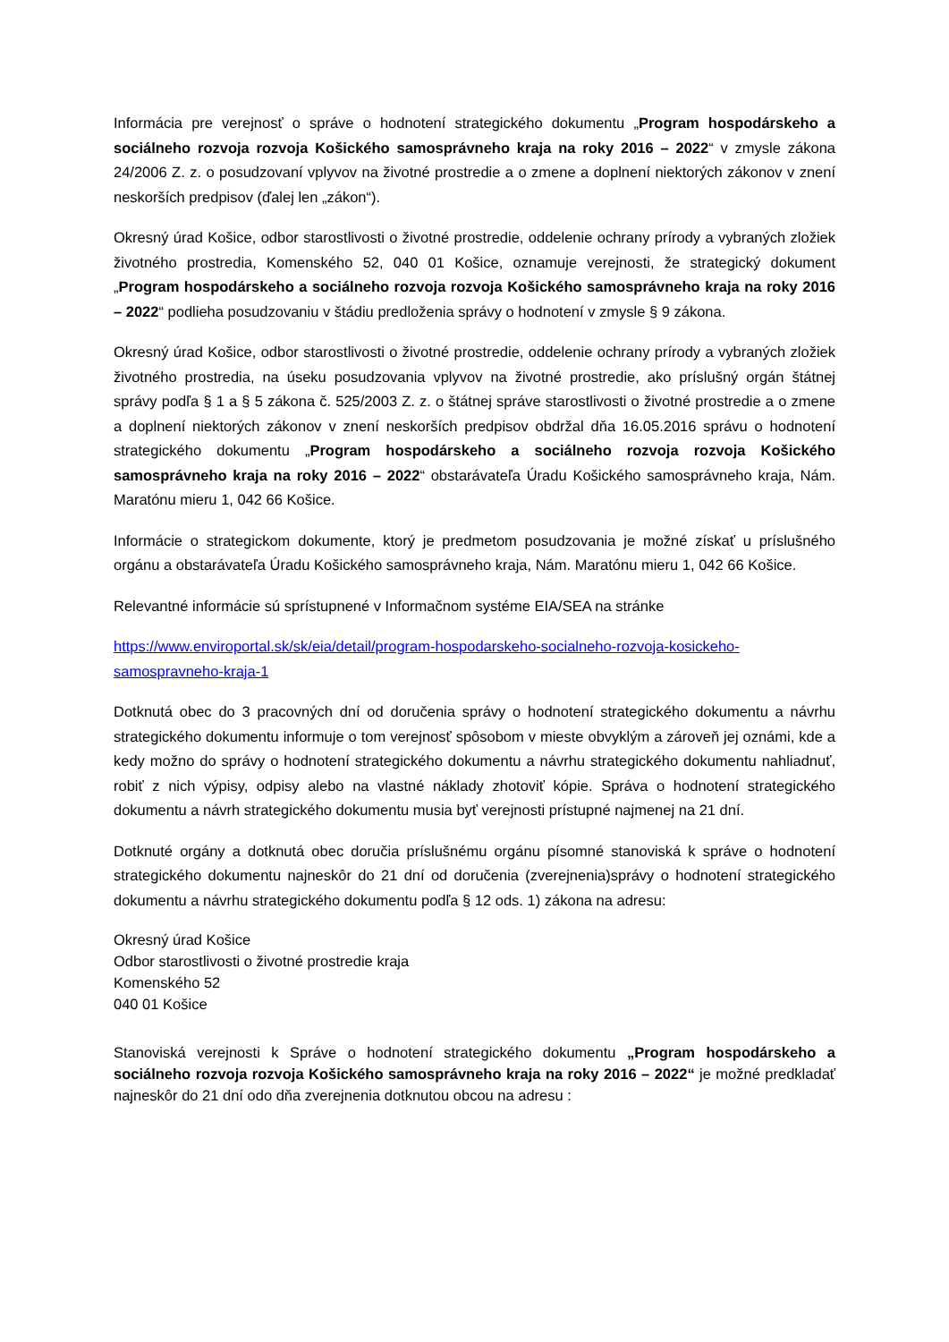Informácia pre verejnosť o správe o hodnotení strategického dokumentu „Program hospodárskeho a sociálneho rozvoja rozvoja Košického samosprávneho kraja na roky 2016 – 2022“ v zmysle zákona 24/2006 Z. z. o posudzovaní vplyvov na životné prostredie a o zmene a doplnení niektorých zákonov v znení neskorších predpisov (ďalej len „zákon“).
Okresný úrad Košice, odbor starostlivosti o životné prostredie, oddelenie ochrany prírody a vybraných zložiek životného prostredia, Komenského 52, 040 01 Košice, oznamuje verejnosti, že strategický dokument „Program hospodárskeho a sociálneho rozvoja rozvoja Košického samosprávneho kraja na roky 2016 – 2022“ podlieha posudzovaniu v štádiu predloženia správy o hodnotení v zmysle § 9 zákona.
Okresný úrad Košice, odbor starostlivosti o životné prostredie, oddelenie ochrany prírody a vybraných zložiek životného prostredia, na úseku posudzovania vplyvov na životné prostredie, ako príslušný orgán štátnej správy podľa § 1 a § 5 zákona č. 525/2003 Z. z. o štátnej správe starostlivosti o životné prostredie a o zmene a doplnení niektorých zákonov v znení neskorších predpisov obdržal dňa 16.05.2016 správu o hodnotení strategického dokumentu „Program hospodárskeho a sociálneho rozvoja rozvoja Košického samosprávneho kraja na roky 2016 – 2022“ obstarávateľa Úradu Košického samosprávneho kraja, Nám. Maratónu mieru 1, 042 66 Košice.
Informácie o strategickom dokumente, ktorý je predmetom posudzovania je možné získať u príslušného orgánu a obstarávateľa Úradu Košického samosprávneho kraja, Nám. Maratónu mieru 1, 042 66 Košice.
Relevantné informácie sú sprístupnené v Informačnom systéme EIA/SEA na stránke
https://www.enviroportal.sk/sk/eia/detail/program-hospodarskeho-socialneho-rozvoja-kosickeho-samospravneho-kraja-1
Dotknutá obec do 3 pracovných dní od doručenia správy o hodnotení strategického dokumentu a návrhu strategického dokumentu informuje o tom verejnosť spôsobom v mieste obvyklým a zároveň jej oznámi, kde a kedy možno do správy o hodnotení strategického dokumentu a návrhu strategického dokumentu nahliadnuť, robiť z nich výpisy, odpisy alebo na vlastné náklady zhotoviť kópie. Správa o hodnotení strategického dokumentu a návrh strategického dokumentu musia byť verejnosti prístupné najmenej na 21 dní.
Dotknuté orgány a dotknutá obec doručia príslušnému orgánu písomné stanoviská k správe o hodnotení strategického dokumentu najneskôr do 21 dní od doručenia (zverejnenia)správy o hodnotení strategického dokumentu a návrhu strategického dokumentu podľa § 12 ods. 1) zákona na adresu:
Okresný úrad Košice
Odbor starostlivosti o životné prostredie kraja
Komenského 52
040 01 Košice
Stanoviská verejnosti k Správe o hodnotení strategického dokumentu „Program hospodárskeho a sociálneho rozvoja rozvoja Košického samosprávneho kraja na roky 2016 – 2022“ je možné predkladať najneskôr do 21 dní odo dňa zverejnenia dotknutou obcou na adresu :